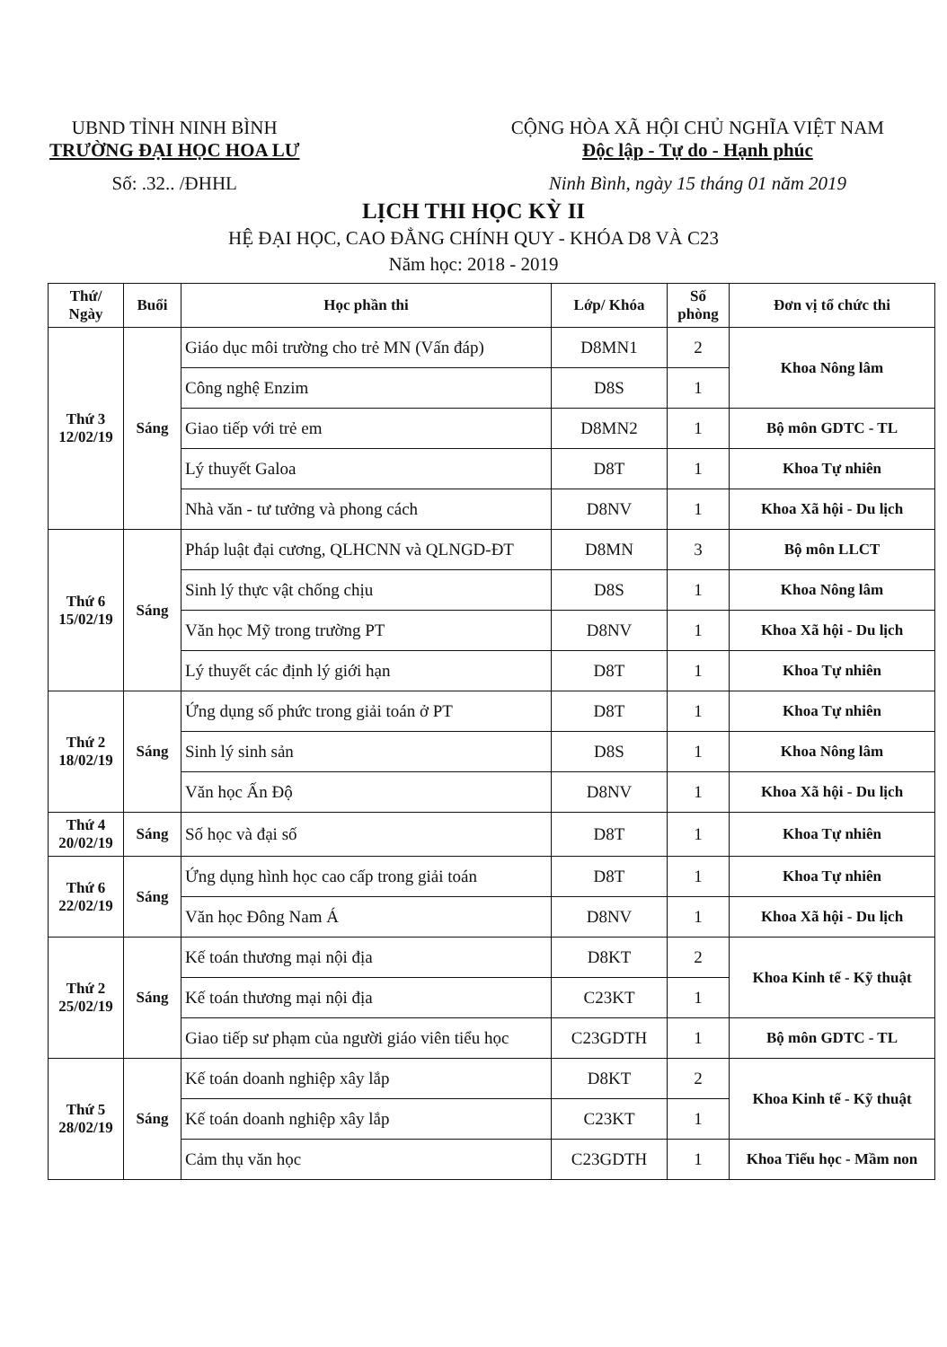UBND TỈNH NINH BÌNH
TRƯỜNG ĐẠI HỌC HOA LƯ
Số: .32.. /ĐHHL
CỘNG HÒA XÃ HỘI CHỦ NGHĨA VIỆT NAM
Độc lập - Tự do - Hạnh phúc
Ninh Bình, ngày 15 tháng 01 năm 2019
LỊCH THI HỌC KỲ II
HỆ ĐẠI HỌC, CAO ĐẲNG CHÍNH QUY - KHÓA D8 VÀ C23
Năm học: 2018 - 2019
| Thứ/ Ngày | Buổi | Học phần thi | Lớp/ Khóa | Số phòng | Đơn vị tổ chức thi |
| --- | --- | --- | --- | --- | --- |
| Thứ 3 12/02/19 | Sáng | Giáo dục môi trường cho trẻ MN (Vấn đáp) | D8MN1 | 2 | Khoa Nông lâm |
| | | Công nghệ Enzim | D8S | 1 | |
| | | Giao tiếp với trẻ em | D8MN2 | 1 | Bộ môn GDTC - TL |
| | | Lý thuyết Galoa | D8T | 1 | Khoa Tự nhiên |
| | | Nhà văn - tư tưởng và phong cách | D8NV | 1 | Khoa Xã hội - Du lịch |
| Thứ 6 15/02/19 | Sáng | Pháp luật đại cương, QLHCNN và QLNGD-ĐT | D8MN | 3 | Bộ môn LLCT |
| | | Sinh lý thực vật chống chịu | D8S | 1 | Khoa Nông lâm |
| | | Văn học Mỹ trong trường PT | D8NV | 1 | Khoa Xã hội - Du lịch |
| | | Lý thuyết các định lý giới hạn | D8T | 1 | Khoa Tự nhiên |
| Thứ 2 18/02/19 | Sáng | Ứng dụng số phức trong giải toán ở PT | D8T | 1 | Khoa Tự nhiên |
| | | Sinh lý sinh sản | D8S | 1 | Khoa Nông lâm |
| | | Văn học Ấn Độ | D8NV | 1 | Khoa Xã hội - Du lịch |
| Thứ 4 20/02/19 | Sáng | Số học và đại số | D8T | 1 | Khoa Tự nhiên |
| Thứ 6 22/02/19 | Sáng | Ứng dụng hình học cao cấp trong giải toán | D8T | 1 | Khoa Tự nhiên |
| | | Văn học Đông Nam Á | D8NV | 1 | Khoa Xã hội - Du lịch |
| Thứ 2 25/02/19 | Sáng | Kế toán thương mại nội địa | D8KT | 2 | Khoa Kinh tế - Kỹ thuật |
| | | Kế toán thương mại nội địa | C23KT | 1 | |
| | | Giao tiếp sư phạm của người giáo viên tiểu học | C23GDTH | 1 | Bộ môn GDTC - TL |
| Thứ 5 28/02/19 | Sáng | Kế toán doanh nghiệp xây lắp | D8KT | 2 | Khoa Kinh tế - Kỹ thuật |
| | | Kế toán doanh nghiệp xây lắp | C23KT | 1 | |
| | | Cảm thụ văn học | C23GDTH | 1 | Khoa Tiểu học - Mầm non |